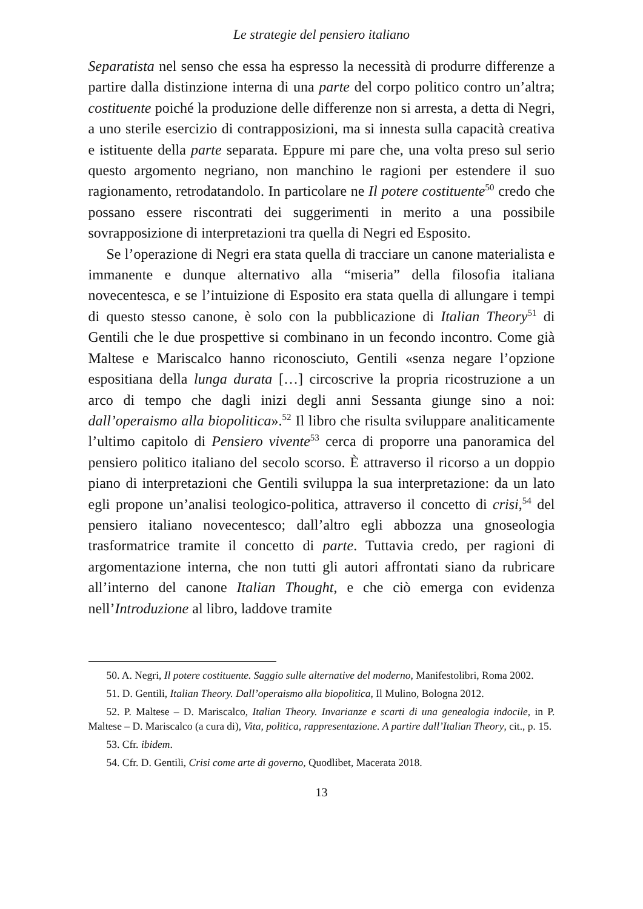Le strategie del pensiero italiano
Separatista nel senso che essa ha espresso la necessità di produrre differenze a partire dalla distinzione interna di una parte del corpo politico contro un’altra; costituente poiché la produzione delle differenze non si arresta, a detta di Negri, a uno sterile esercizio di contrapposizioni, ma si innesta sulla capacità creativa e istituente della parte separata. Eppure mi pare che, una volta preso sul serio questo argomento negriano, non manchino le ragioni per estendere il suo ragionamento, retrodatandolo. In particolare ne Il potere costituente<sup>50</sup> credo che possano essere riscontrati dei suggerimenti in merito a una possibile sovrapposizione di interpretazioni tra quella di Negri ed Esposito.
Se l’operazione di Negri era stata quella di tracciare un canone materialista e immanente e dunque alternativo alla “miseria” della filosofia italiana novecentesca, e se l’intuizione di Esposito era stata quella di allungare i tempi di questo stesso canone, è solo con la pubblicazione di Italian Theory<sup>51</sup> di Gentili che le due prospettive si combinano in un fecondo incontro. Come già Maltese e Mariscalco hanno riconosciuto, Gentili «senza negare l’opzione espositiana della lunga durata […] circoscrive la propria ricostruzione a un arco di tempo che dagli inizi degli anni Sessanta giunge sino a noi: dall’operaismo alla biopolitica».<sup>52</sup> Il libro che risulta sviluppare analiticamente l’ultimo capitolo di Pensiero vivente<sup>53</sup> cerca di proporre una panoramica del pensiero politico italiano del secolo scorso. È attraverso il ricorso a un doppio piano di interpretazioni che Gentili sviluppa la sua interpretazione: da un lato egli propone un’analisi teologico-politica, attraverso il concetto di crisi,<sup>54</sup> del pensiero italiano novecentesco; dall’altro egli abbozza una gnoseologia trasformatrice tramite il concetto di parte. Tuttavia credo, per ragioni di argomentazione interna, che non tutti gli autori affrontati siano da rubricare all’interno del canone Italian Thought, e che ciò emerga con evidenza nell’Introduzione al libro, laddove tramite
50. A. Negri, Il potere costituente. Saggio sulle alternative del moderno, Manifestolibri, Roma 2002.
51. D. Gentili, Italian Theory. Dall’operaismo alla biopolitica, Il Mulino, Bologna 2012.
52. P. Maltese – D. Mariscalco, Italian Theory. Invarianze e scarti di una genealogia indocile, in P. Maltese – D. Mariscalco (a cura di), Vita, politica, rappresentazione. A partire dall’Italian Theory, cit., p. 15.
53. Cfr. ibidem.
54. Cfr. D. Gentili, Crisi come arte di governo, Quodlibet, Macerata 2018.
13